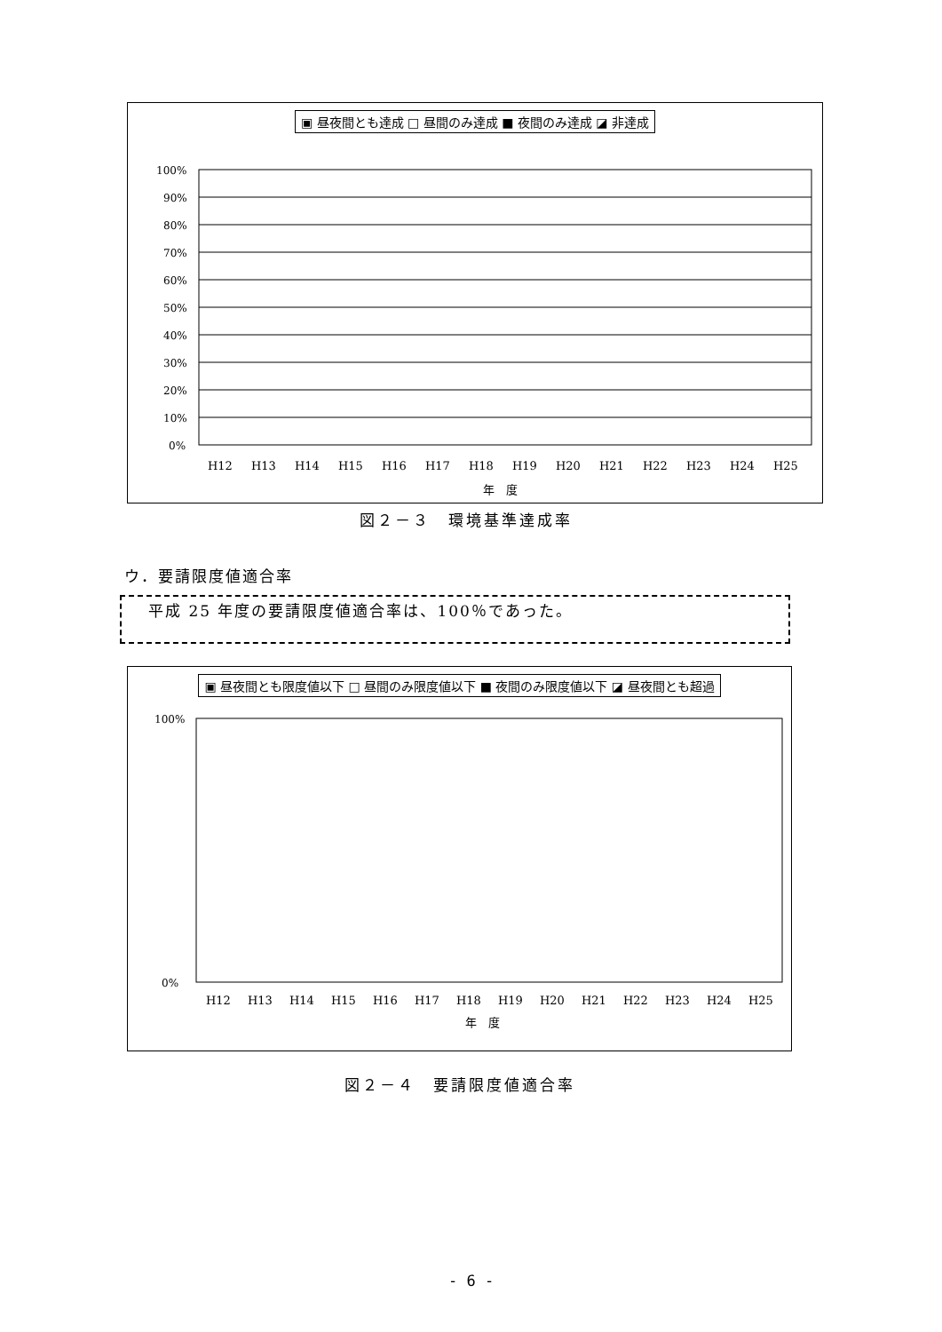▣ 昼夜間とも達成 □ 昼間のみ達成 ■ 夜間のみ達成 ◪ 非達成
100%
90%
80%
70%
60%
50%
40%
30%
20%
10%
0%
H12
H13
H14
H15
H16
H17
H18
H19
H20
H21
H22
H23
H24
H25
年　度
図２－３　環境基準達成率
ウ．要請限度値適合率
平成 25 年度の要請限度値適合率は、100％であった。
▣ 昼夜間とも限度値以下 □ 昼間のみ限度値以下 ■ 夜間のみ限度値以下 ◪ 昼夜間とも超過
100%
0%
H12
H13
H14
H15
H16
H17
H18
H19
H20
H21
H22
H23
H24
H25
年　度
図２－４　要請限度値適合率
- 6 -